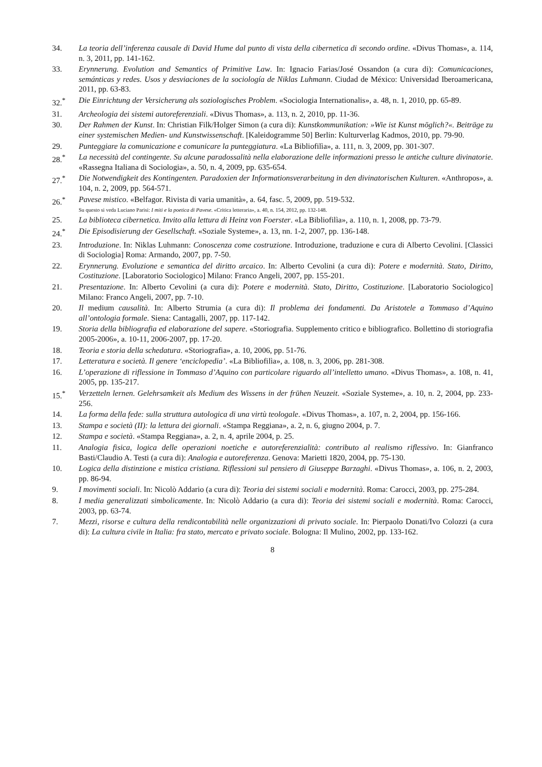34. La teoria dell’inferenza causale di David Hume dal punto di vista della cibernetica di secondo ordine. «Divus Thomas», a. 114, n. 3, 2011, pp. 141-162.
33. Erynnerung. Evolution and Semantics of Primitive Law. In: Ignacio Farias/José Ossandon (a cura di): Comunicaciones, semánticas y redes. Usos y desviaciones de la sociología de Niklas Luhmann. Ciudad de México: Universidad Iberoamericana, 2011, pp. 63-83.
32.<sup>*</sup> Die Einrichtung der Versicherung als soziologisches Problem. «Sociologia Internationalis», a. 48, n. 1, 2010, pp. 65-89.
31. Archeologia dei sistemi autoreferenziali. «Divus Thomas», a. 113, n. 2, 2010, pp. 11-36.
30. Der Rahmen der Kunst. In: Christian Filk/Holger Simon (a cura di): Kunstkommunikation: »Wie ist Kunst möglich?«. Beiträge zu einer systemischen Medien- und Kunstwissenschaft. [Kaleidogramme 50] Berlin: Kulturverlag Kadmos, 2010, pp. 79-90.
29. Punteggiare la comunicazione e comunicare la punteggiatura. «La Bibliofilìa», a. 111, n. 3, 2009, pp. 301-307.
28.<sup>*</sup> La necessità del contingente. Su alcune paradossalità nella elaborazione delle informazioni presso le antiche culture divinatorie. «Rassegna Italiana di Sociologia», a. 50, n. 4, 2009, pp. 635-654.
27.<sup>*</sup> Die Notwendigkeit des Kontingenten. Paradoxien der Informationsverarbeitung in den divinatorischen Kulturen. «Anthropos», a. 104, n. 2, 2009, pp. 564-571.
26.<sup>*</sup> Pavese mistico. «Belfagor. Rivista di varia umanità», a. 64, fasc. 5, 2009, pp. 519-532.
Su questo si veda Luciano Parisi: I miti e la poetica di Pavese. «Critica letteraria», a. 40, n. 154, 2012, pp. 132-148.
25. La biblioteca cibernetica. Invito alla lettura di Heinz von Foerster. «La Bibliofilìa», a. 110, n. 1, 2008, pp. 73-79.
24.<sup>*</sup> Die Episodisierung der Gesellschaft. «Soziale Systeme», a. 13, nn. 1-2, 2007, pp. 136-148.
23. Introduzione. In: Niklas Luhmann: Conoscenza come costruzione. Introduzione, traduzione e cura di Alberto Cevolini. [Classici di Sociologia] Roma: Armando, 2007, pp. 7-50.
22. Erynnerung. Evoluzione e semantica del diritto arcaico. In: Alberto Cevolini (a cura di): Potere e modernità. Stato, Diritto, Costituzione. [Laboratorio Sociologico] Milano: Franco Angeli, 2007, pp. 155-201.
21. Presentazione. In: Alberto Cevolini (a cura di): Potere e modernità. Stato, Diritto, Costituzione. [Laboratorio Sociologico] Milano: Franco Angeli, 2007, pp. 7-10.
20. Il medium causalità. In: Alberto Strumia (a cura di): Il problema dei fondamenti. Da Aristotele a Tommaso d’Aquino all’ontologia formale. Siena: Cantagalli, 2007, pp. 117-142.
19. Storia della bibliografia ed elaborazione del sapere. «Storiografia. Supplemento critico e bibliografico. Bollettino di storiografia 2005-2006», a. 10-11, 2006-2007, pp. 17-20.
18. Teoria e storia della schedatura. «Storiografia», a. 10, 2006, pp. 51-76.
17. Letteratura e società. Il genere ‘enciclopedia’. «La Bibliofilìa», a. 108, n. 3, 2006, pp. 281-308.
16. L’operazione di riflessione in Tommaso d’Aquino con particolare riguardo all’intelletto umano. «Divus Thomas», a. 108, n. 41, 2005, pp. 135-217.
15.<sup>*</sup> Verzetteln lernen. Gelehrsamkeit als Medium des Wissens in der frühen Neuzeit. «Soziale Systeme», a. 10, n. 2, 2004, pp. 233-256.
14. La forma della fede: sulla struttura autologica di una virtù teologale. «Divus Thomas», a. 107, n. 2, 2004, pp. 156-166.
13. Stampa e società (II): la lettura dei giornali. «Stampa Reggiana», a. 2, n. 6, giugno 2004, p. 7.
12. Stampa e società. «Stampa Reggiana», a. 2, n. 4, aprile 2004, p. 25.
11. Analogia fisica, logica delle operazioni noetiche e autoreferenzialità: contributo al realismo riflessivo. In: Gianfranco Basti/Claudio A. Testi (a cura di): Analogia e autoreferenza. Genova: Marietti 1820, 2004, pp. 75-130.
10. Logica della distinzione e mistica cristiana. Riflessioni sul pensiero di Giuseppe Barzaghi. «Divus Thomas», a. 106, n. 2, 2003, pp. 86-94.
9. I movimenti sociali. In: Nicolò Addario (a cura di): Teoria dei sistemi sociali e modernità. Roma: Carocci, 2003, pp. 275-284.
8. I media generalizzati simbolicamente. In: Nicolò Addario (a cura di): Teoria dei sistemi sociali e modernità. Roma: Carocci, 2003, pp. 63-74.
7. Mezzi, risorse e cultura della rendicontabilità nelle organizzazioni di privato sociale. In: Pierpaolo Donati/Ivo Colozzi (a cura di): La cultura civile in Italia: fra stato, mercato e privato sociale. Bologna: Il Mulino, 2002, pp. 133-162.
8